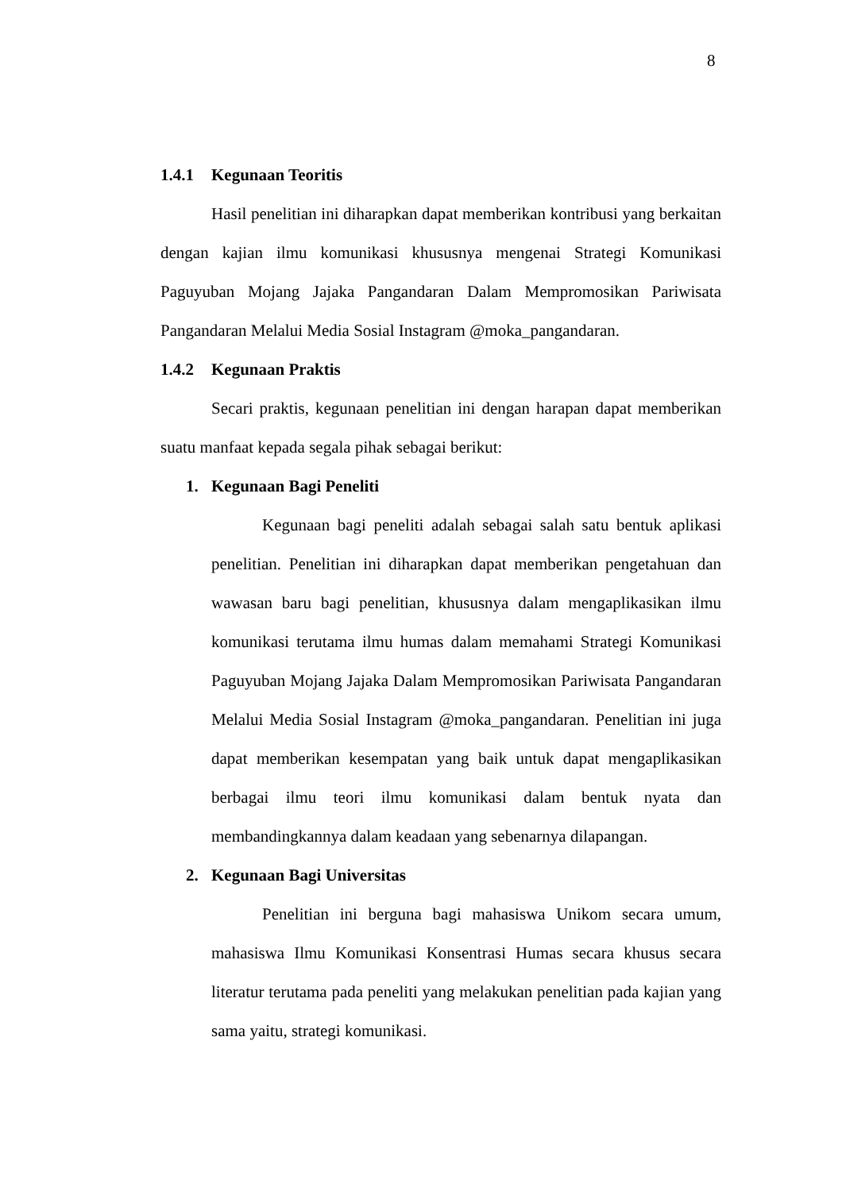8
1.4.1 Kegunaan Teoritis
Hasil penelitian ini diharapkan dapat memberikan kontribusi yang berkaitan dengan kajian ilmu komunikasi khususnya mengenai Strategi Komunikasi Paguyuban Mojang Jajaka Pangandaran Dalam Mempromosikan Pariwisata Pangandaran Melalui Media Sosial Instagram @moka_pangandaran.
1.4.2 Kegunaan Praktis
Secari praktis, kegunaan penelitian ini dengan harapan dapat memberikan suatu manfaat kepada segala pihak sebagai berikut:
1. Kegunaan Bagi Peneliti
Kegunaan bagi peneliti adalah sebagai salah satu bentuk aplikasi penelitian. Penelitian ini diharapkan dapat memberikan pengetahuan dan wawasan baru bagi penelitian, khususnya dalam mengaplikasikan ilmu komunikasi terutama ilmu humas dalam memahami Strategi Komunikasi Paguyuban Mojang Jajaka Dalam Mempromosikan Pariwisata Pangandaran Melalui Media Sosial Instagram @moka_pangandaran. Penelitian ini juga dapat memberikan kesempatan yang baik untuk dapat mengaplikasikan berbagai ilmu teori ilmu komunikasi dalam bentuk nyata dan membandingkannya dalam keadaan yang sebenarnya dilapangan.
2. Kegunaan Bagi Universitas
Penelitian ini berguna bagi mahasiswa Unikom secara umum, mahasiswa Ilmu Komunikasi Konsentrasi Humas secara khusus secara literatur terutama pada peneliti yang melakukan penelitian pada kajian yang sama yaitu, strategi komunikasi.